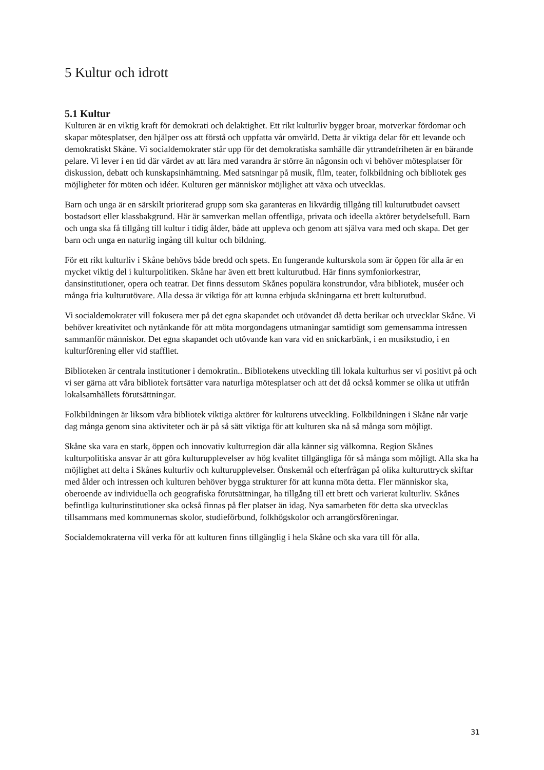5 Kultur och idrott
5.1 Kultur
Kulturen är en viktig kraft för demokrati och delaktighet. Ett rikt kulturliv bygger broar, motverkar fördomar och skapar mötesplatser, den hjälper oss att förstå och uppfatta vår omvärld. Detta är viktiga delar för ett levande och demokratiskt Skåne. Vi socialdemokrater står upp för det demokratiska samhälle där yttrandefriheten är en bärande pelare. Vi lever i en tid där värdet av att lära med varandra är större än någonsin och vi behöver mötesplatser för diskussion, debatt och kunskapsinhämtning. Med satsningar på musik, film, teater, folkbildning och bibliotek ges möjligheter för möten och idéer. Kulturen ger människor möjlighet att växa och utvecklas.
Barn och unga är en särskilt prioriterad grupp som ska garanteras en likvärdig tillgång till kulturutbudet oavsett bostadsort eller klassbakgrund. Här är samverkan mellan offentliga, privata och ideella aktörer betydelsefull. Barn och unga ska få tillgång till kultur i tidig ålder, både att uppleva och genom att själva vara med och skapa. Det ger barn och unga en naturlig ingång till kultur och bildning.
För ett rikt kulturliv i Skåne behövs både bredd och spets. En fungerande kulturskola som är öppen för alla är en mycket viktig del i kulturpolitiken. Skåne har även ett brett kulturutbud. Här finns symfoniorkestrar, dansinstitutioner, opera och teatrar. Det finns dessutom Skånes populära konstrundor, våra bibliotek, muséer och många fria kulturutövare. Alla dessa är viktiga för att kunna erbjuda skåningarna ett brett kulturutbud.
Vi socialdemokrater vill fokusera mer på det egna skapandet och utövandet då detta berikar och utvecklar Skåne. Vi behöver kreativitet och nytänkande för att möta morgondagens utmaningar samtidigt som gemensamma intressen sammanför människor. Det egna skapandet och utövande kan vara vid en snickarbänk, i en musikstudio, i en kulturförening eller vid staffliet.
Biblioteken är centrala institutioner i demokratin.. Bibliotekens utveckling till lokala kulturhus ser vi positivt på och vi ser gärna att våra bibliotek fortsätter vara naturliga mötesplatser och att det då också kommer se olika ut utifrån lokalsamhällets förutsättningar.
Folkbildningen är liksom våra bibliotek viktiga aktörer för kulturens utveckling. Folkbildningen i Skåne når varje dag många genom sina aktiviteter och är på så sätt viktiga för att kulturen ska nå så många som möjligt.
Skåne ska vara en stark, öppen och innovativ kulturregion där alla känner sig välkomna. Region Skånes kulturpolitiska ansvar är att göra kulturupplevelser av hög kvalitet tillgängliga för så många som möjligt. Alla ska ha möjlighet att delta i Skånes kulturliv och kulturupplevelser. Önskemål och efterfrågan på olika kulturuttryck skiftar med ålder och intressen och kulturen behöver bygga strukturer för att kunna möta detta. Fler människor ska, oberoende av individuella och geografiska förutsättningar, ha tillgång till ett brett och varierat kulturliv. Skånes befintliga kulturinstitutioner ska också finnas på fler platser än idag. Nya samarbeten för detta ska utvecklas tillsammans med kommunernas skolor, studieförbund, folkhögskolor och arrangörsföreningar.
Socialdemokraterna vill verka för att kulturen finns tillgänglig i hela Skåne och ska vara till för alla.
31